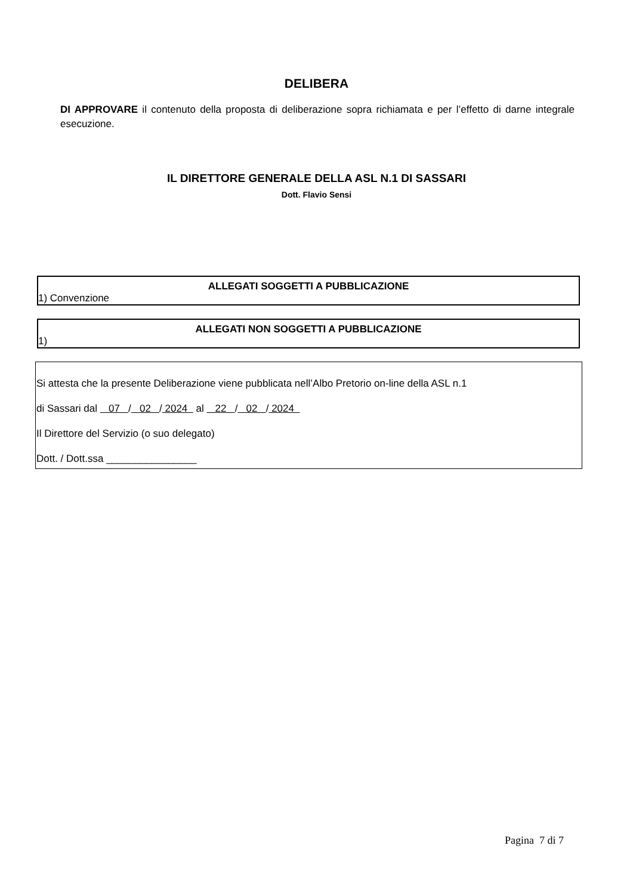DELIBERA
DI APPROVARE il contenuto della proposta di deliberazione sopra richiamata e per l’effetto di darne integrale esecuzione.
IL DIRETTORE GENERALE DELLA ASL N.1 DI SASSARI
Dott. Flavio Sensi
ALLEGATI SOGGETTI A PUBBLICAZIONE
1) Convenzione
ALLEGATI NON SOGGETTI A PUBBLICAZIONE
1)
Si attesta che la presente Deliberazione viene pubblicata nell’Albo Pretorio on-line della ASL n.1
di Sassari dal 07 / 02 / 2024 al 22 / 02 / 2024
Il Direttore del Servizio (o suo delegato)
Dott. / Dott.ssa ________________
Pagina 7 di 7